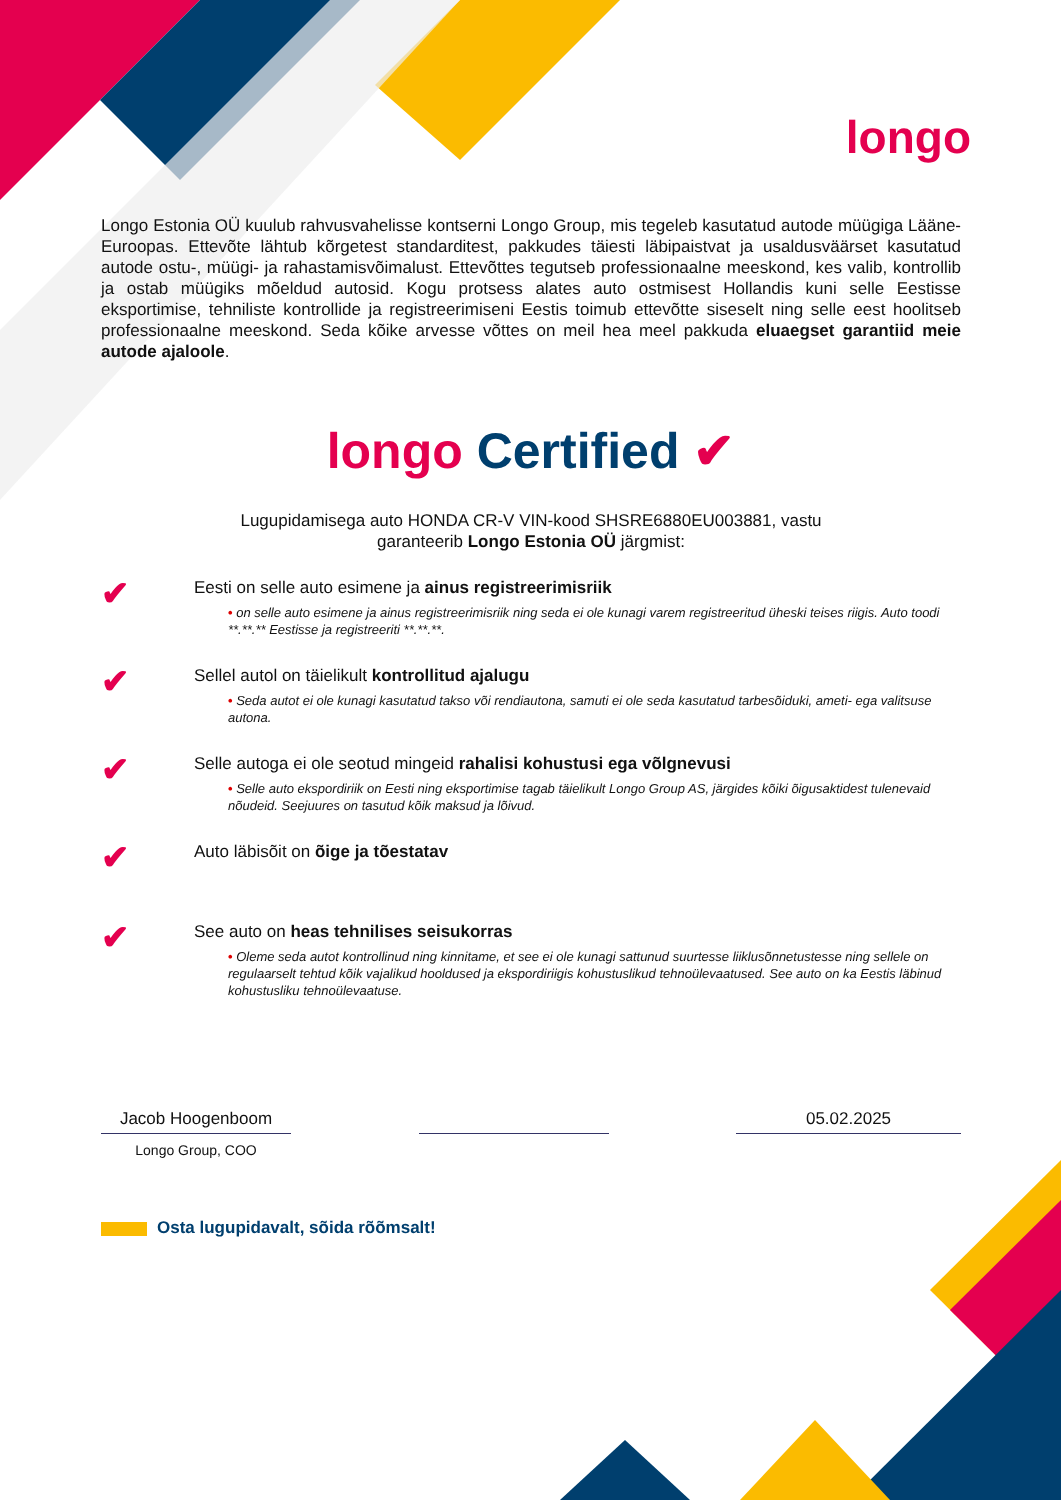longo
Longo Estonia OÜ kuulub rahvusvahelisse kontserni Longo Group, mis tegeleb kasutatud autode müügiga Lääne-Euroopas. Ettevõte lähtub kõrgetest standarditest, pakkudes täiesti läbipaistvat ja usaldusväärset kasutatud autode ostu-, müügi- ja rahastamisvõimalust. Ettevõttes tegutseb professionaalne meeskond, kes valib, kontrollib ja ostab müügiks mõeldud autosid. Kogu protsess alates auto ostmisest Hollandis kuni selle Eestisse eksportimise, tehniliste kontrollide ja registreerimiseni Eestis toimub ettevõtte siseselt ning selle eest hoolitseb professionaalne meeskond. Seda kõike arvesse võttes on meil hea meel pakkuda eluaegset garantiid meie autode ajaloole.
longo Certified ✔
Lugupidamisega auto HONDA CR-V VIN-kood SHSRE6880EU003881, vastu
garanteerib Longo Estonia OÜ järgmist:
✔
Eesti on selle auto esimene ja ainus registreerimisriik
• on selle auto esimene ja ainus registreerimisriik ning seda ei ole kunagi varem registreeritud üheski teises riigis. Auto toodi **.**.** Eestisse ja registreeriti **.**.**.
✔
Sellel autol on täielikult kontrollitud ajalugu
• Seda autot ei ole kunagi kasutatud takso või rendiautona, samuti ei ole seda kasutatud tarbesõiduki, ameti- ega valitsuse autona.
✔
Selle autoga ei ole seotud mingeid rahalisi kohustusi ega võlgnevusi
• Selle auto ekspordiriik on Eesti ning eksportimise tagab täielikult Longo Group AS, järgides kõiki õigusaktidest tulenevaid nõudeid. Seejuures on tasutud kõik maksud ja lõivud.
✔
Auto läbisõit on õige ja tõestatav
✔
See auto on heas tehnilises seisukorras
• Oleme seda autot kontrollinud ning kinnitame, et see ei ole kunagi sattunud suurtesse liiklusõnnetustesse ning sellele on regulaarselt tehtud kõik vajalikud hooldused ja ekspordiriigis kohustuslikud tehnoülevaatused. See auto on ka Eestis läbinud kohustusliku tehnoülevaatuse.
Jacob Hoogenboom 05.02.2025
Longo Group, COO
Osta lugupidavalt, sõida rõõmsalt!